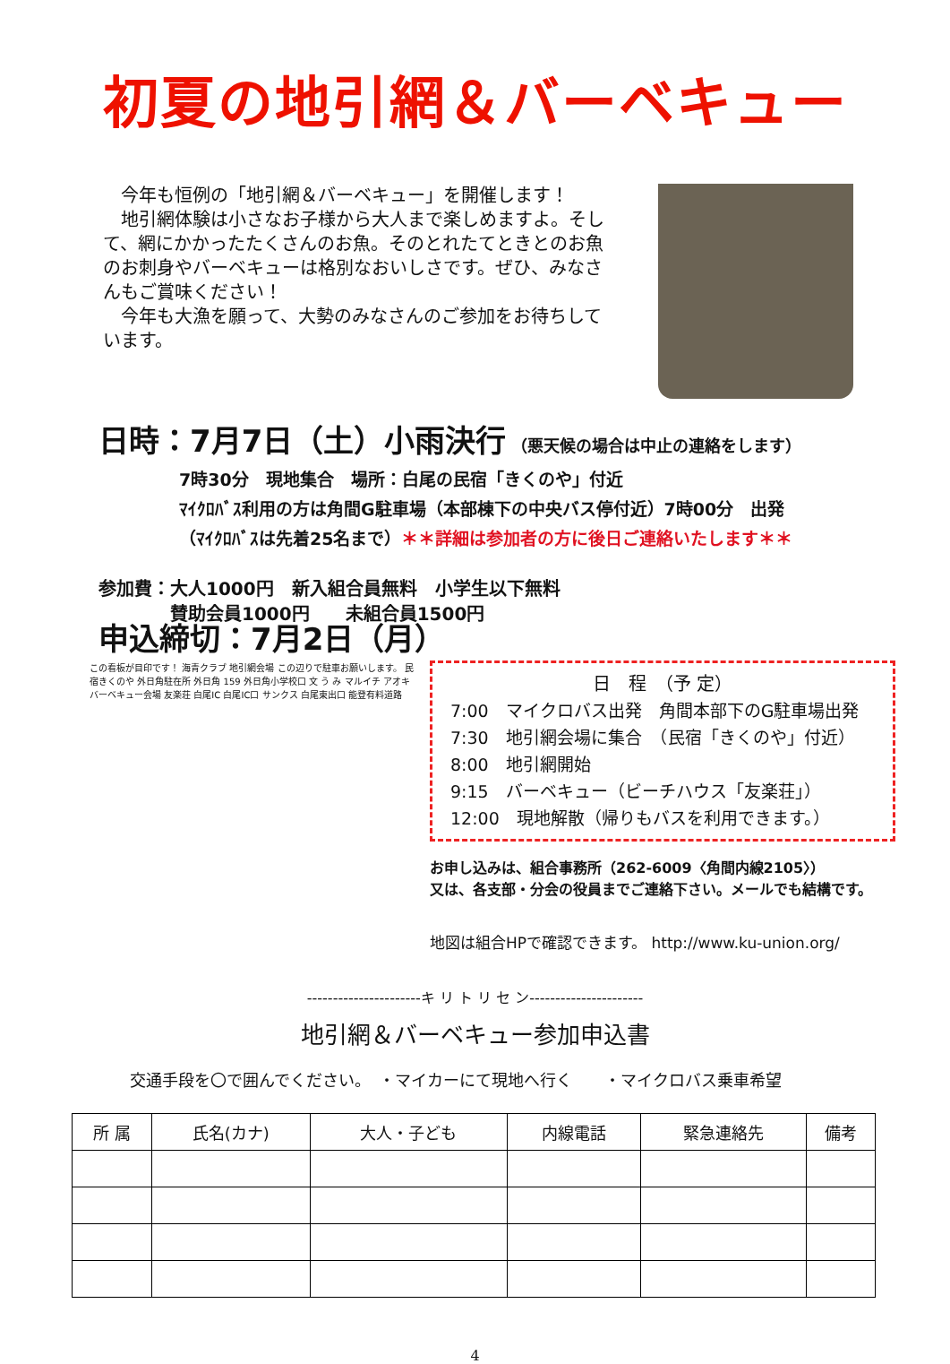初夏の地引網＆バーベキュー
　今年も恒例の「地引網＆バーベキュー」を開催します！
　地引網体験は小さなお子様から大人まで楽しめますよ。そして、網にかかったたくさんのお魚。そのとれたてときとのお魚のお刺身やバーベキューは格別なおいしさです。ぜひ、みなさんもご賞味ください！
　今年も大漁を願って、大勢のみなさんのご参加をお待ちしています。
日時：7月7日（土）小雨決行 （悪天候の場合は中止の連絡をします）
7時30分　現地集合　場所：白尾の民宿「きくのや」付近
ﾏｲｸﾛﾊﾞｽ利用の方は角間G駐車場（本部棟下の中央バス停付近）7時00分　出発
（ﾏｲｸﾛﾊﾞｽは先着25名まで）＊＊詳細は参加者の方に後日ご連絡いたします＊＊
参加費：大人1000円　新入組合員無料　小学生以下無料
　　　　賛助会員1000円　　未組合員1500円
申込締切：7月2日（月）
この看板が目印です！ 海青クラブ 地引網会場 この辺りで駐車お願いします。 民宿きくのや 外日角駐在所 外日角 159 外日角小学校口 文 う み マルイチ アオキ バーベキュー会場 友楽荘 白尾IC 白尾IC口 サンクス 白尾東出口 能登有料道路
日　程　（予 定）
7:00　マイクロバス出発　角間本部下のG駐車場出発
7:30　地引網会場に集合　（民宿「きくのや」付近）
8:00　地引網開始
9:15　バーベキュー（ビーチハウス「友楽荘」）
12:00　現地解散（帰りもバスを利用できます。）
お申し込みは、組合事務所（262-6009〈角間内線2105〉）
又は、各支部・分会の役員までご連絡下さい。メールでも結構です。
地図は組合HPで確認できます。 http://www.ku-union.org/
----------------------キ リ ト リ セ ン----------------------
地引網＆バーベキュー参加申込書
交通手段を〇で囲んでください。　・マイカーにて現地へ行く　　・マイクロバス乗車希望
| 所 属 | 氏名(カナ) | 大人・子ども | 内線電話 | 緊急連絡先 | 備考 |
| --- | --- | --- | --- | --- | --- |
4